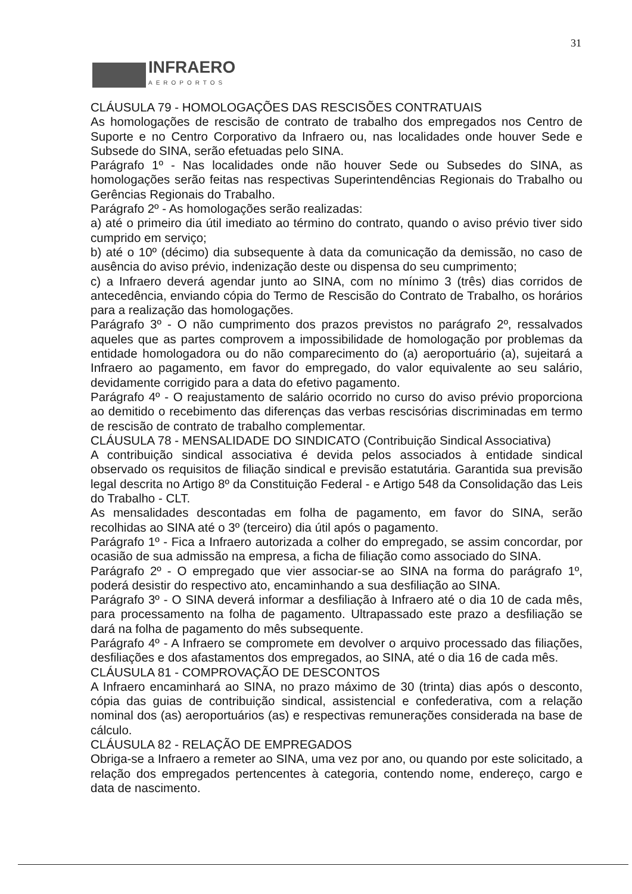31
INFRAERO
AEROPORTOS
CLÁUSULA 79 - HOMOLOGAÇÕES DAS RESCISÕES CONTRATUAIS
As homologações de rescisão de contrato de trabalho dos empregados nos Centro de Suporte e no Centro Corporativo da Infraero ou, nas localidades onde houver Sede e Subsede do SINA, serão efetuadas pelo SINA.
Parágrafo 1º - Nas localidades onde não houver Sede ou Subsedes do SINA, as homologações serão feitas nas respectivas Superintendências Regionais do Trabalho ou Gerências Regionais do Trabalho.
Parágrafo 2º - As homologações serão realizadas:
a) até o primeiro dia útil imediato ao término do contrato, quando o aviso prévio tiver sido cumprido em serviço;
b) até o 10º (décimo) dia subsequente à data da comunicação da demissão, no caso de ausência do aviso prévio, indenização deste ou dispensa do seu cumprimento;
c) a Infraero deverá agendar junto ao SINA, com no mínimo 3 (três) dias corridos de antecedência, enviando cópia do Termo de Rescisão do Contrato de Trabalho, os horários para a realização das homologações.
Parágrafo 3º - O não cumprimento dos prazos previstos no parágrafo 2º, ressalvados aqueles que as partes comprovem a impossibilidade de homologação por problemas da entidade homologadora ou do não comparecimento do (a) aeroportuário (a), sujeitará a Infraero ao pagamento, em favor do empregado, do valor equivalente ao seu salário, devidamente corrigido para a data do efetivo pagamento.
Parágrafo 4º - O reajustamento de salário ocorrido no curso do aviso prévio proporciona ao demitido o recebimento das diferenças das verbas rescisórias discriminadas em termo de rescisão de contrato de trabalho complementar.
CLÁUSULA 78 - MENSALIDADE DO SINDICATO (Contribuição Sindical Associativa)
A contribuição sindical associativa é devida pelos associados à entidade sindical observado os requisitos de filiação sindical e previsão estatutária. Garantida sua previsão legal descrita no Artigo 8º da Constituição Federal - e Artigo 548 da Consolidação das Leis do Trabalho - CLT.
As mensalidades descontadas em folha de pagamento, em favor do SINA, serão recolhidas ao SINA até o 3º (terceiro) dia útil após o pagamento.
Parágrafo 1º - Fica a Infraero autorizada a colher do empregado, se assim concordar, por ocasião de sua admissão na empresa, a ficha de filiação como associado do SINA.
Parágrafo 2º - O empregado que vier associar-se ao SINA na forma do parágrafo 1º, poderá desistir do respectivo ato, encaminhando a sua desfiliação ao SINA.
Parágrafo 3º - O SINA deverá informar a desfiliação à Infraero até o dia 10 de cada mês, para processamento na folha de pagamento. Ultrapassado este prazo a desfiliação se dará na folha de pagamento do mês subsequente.
Parágrafo 4º - A Infraero se compromete em devolver o arquivo processado das filiações, desfiliações e dos afastamentos dos empregados, ao SINA, até o dia 16 de cada mês.
CLÁUSULA 81 - COMPROVAÇÃO DE DESCONTOS
A Infraero encaminhará ao SINA, no prazo máximo de 30 (trinta) dias após o desconto, cópia das guias de contribuição sindical, assistencial e confederativa, com a relação nominal dos (as) aeroportuários (as) e respectivas remunerações considerada na base de cálculo.
CLÁUSULA 82 - RELAÇÃO DE EMPREGADOS
Obriga-se a Infraero a remeter ao SINA, uma vez por ano, ou quando por este solicitado, a relação dos empregados pertencentes à categoria, contendo nome, endereço, cargo e data de nascimento.